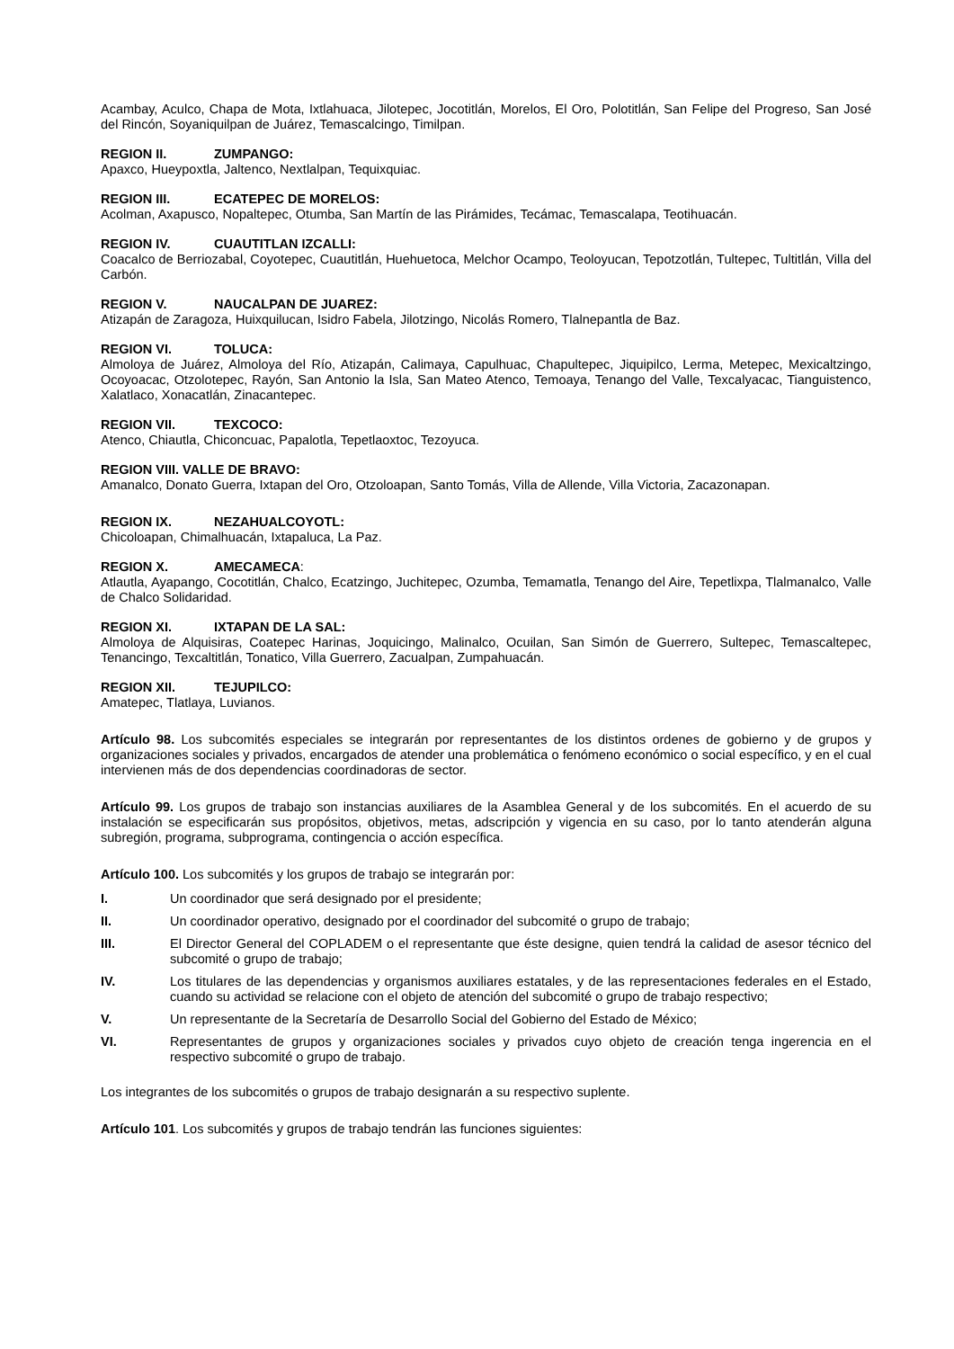Acambay, Aculco, Chapa de Mota, Ixtlahuaca, Jilotepec, Jocotitlán, Morelos, El Oro, Polotitlán, San Felipe del Progreso, San José del Rincón, Soyaniquilpan de Juárez, Temascalcingo, Timilpan.
REGION II. ZUMPANGO:
Apaxco, Hueypoxtla, Jaltenco, Nextlalpan, Tequixquiac.
REGION III. ECATEPEC DE MORELOS:
Acolman, Axapusco, Nopaltepec, Otumba, San Martín de las Pirámides, Tecámac, Temascalapa, Teotihuacán.
REGION IV. CUAUTITLAN IZCALLI:
Coacalco de Berriozabal, Coyotepec, Cuautitlán, Huehuetoca, Melchor Ocampo, Teoloyucan, Tepotzotlán, Tultepec, Tultitlán, Villa del Carbón.
REGION V. NAUCALPAN DE JUAREZ:
Atizapán de Zaragoza, Huixquilucan, Isidro Fabela, Jilotzingo, Nicolás Romero, Tlalnepantla de Baz.
REGION VI. TOLUCA:
Almoloya de Juárez, Almoloya del Río, Atizapán, Calimaya, Capulhuac, Chapultepec, Jiquipilco, Lerma, Metepec, Mexicaltzingo, Ocoyoacac, Otzolotepec, Rayón, San Antonio la Isla, San Mateo Atenco, Temoaya, Tenango del Valle, Texcalyacac, Tianguistenco, Xalatlaco, Xonacatlán, Zinacantepec.
REGION VII. TEXCOCO:
Atenco, Chiautla, Chiconcuac, Papalotla, Tepetlaoxtoc, Tezoyuca.
REGION VIII. VALLE DE BRAVO:
Amanalco, Donato Guerra, Ixtapan del Oro, Otzoloapan, Santo Tomás, Villa de Allende, Villa Victoria, Zacazonapan.
REGION IX. NEZAHUALCOYOTL:
Chicoloapan, Chimalhuacán, Ixtapaluca, La Paz.
REGION X. AMECAMECA:
Atlautla, Ayapango, Cocotitlán, Chalco, Ecatzingo, Juchitepec, Ozumba, Temamatla, Tenango del Aire, Tepetlixpa, Tlalmanalco, Valle de Chalco Solidaridad.
REGION XI. IXTAPAN DE LA SAL:
Almoloya de Alquisiras, Coatepec Harinas, Joquicingo, Malinalco, Ocuilan, San Simón de Guerrero, Sultepec, Temascaltepec, Tenancingo, Texcaltitlán, Tonatico, Villa Guerrero, Zacualpan, Zumpahuacán.
REGION XII. TEJUPILCO:
Amatepec, Tlatlaya, Luvianos.
Artículo 98. Los subcomités especiales se integrarán por representantes de los distintos ordenes de gobierno y de grupos y organizaciones sociales y privados, encargados de atender una problemática o fenómeno económico o social específico, y en el cual intervienen más de dos dependencias coordinadoras de sector.
Artículo 99. Los grupos de trabajo son instancias auxiliares de la Asamblea General y de los subcomités. En el acuerdo de su instalación se especificarán sus propósitos, objetivos, metas, adscripción y vigencia en su caso, por lo tanto atenderán alguna subregión, programa, subprograma, contingencia o acción específica.
Artículo 100. Los subcomités y los grupos de trabajo se integrarán por:
I. Un coordinador que será designado por el presidente;
II. Un coordinador operativo, designado por el coordinador del subcomité o grupo de trabajo;
III. El Director General del COPLADEM o el representante que éste designe, quien tendrá la calidad de asesor técnico del subcomité o grupo de trabajo;
IV. Los titulares de las dependencias y organismos auxiliares estatales, y de las representaciones federales en el Estado, cuando su actividad se relacione con el objeto de atención del subcomité o grupo de trabajo respectivo;
V. Un representante de la Secretaría de Desarrollo Social del Gobierno del Estado de México;
VI. Representantes de grupos y organizaciones sociales y privados cuyo objeto de creación tenga ingerencia en el respectivo subcomité o grupo de trabajo.
Los integrantes de los subcomités o grupos de trabajo designarán a su respectivo suplente.
Artículo 101. Los subcomités y grupos de trabajo tendrán las funciones siguientes: